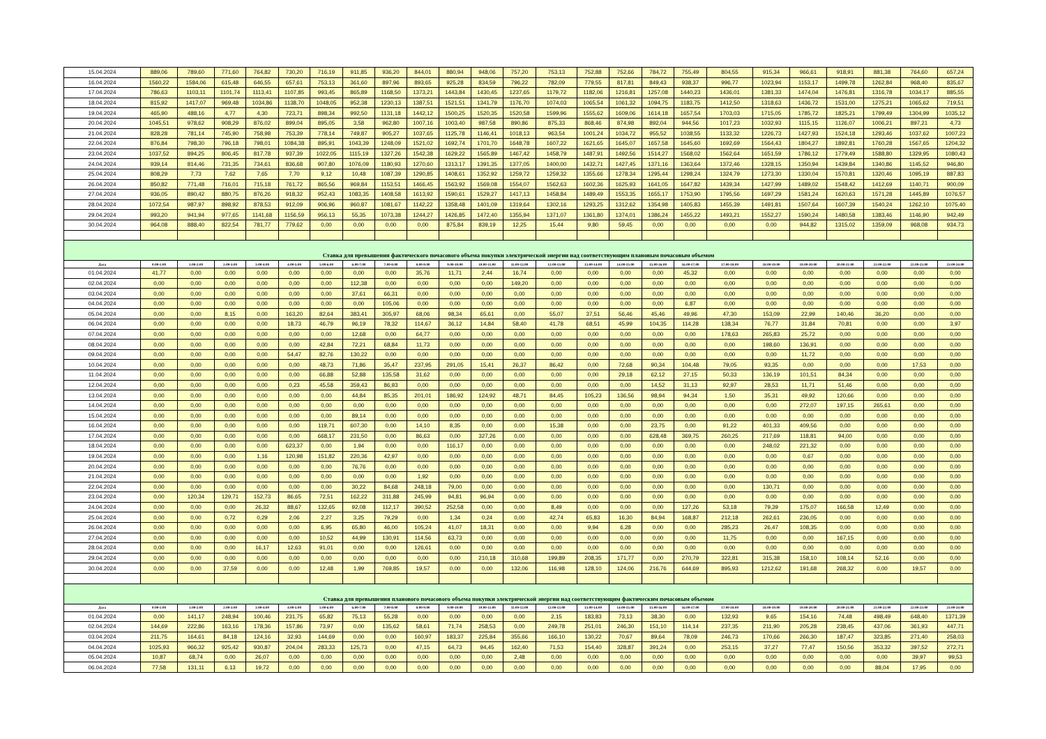| 15.04.2024 | 889,06 | 789,60 | 771,60 | 764,82 | 730,20 | 716,19 | 911,85 | 936,20 | 844,01 | 880,94 | 948,06 | 757,20 | 753,13 | 752,88 | 752,66 | 784,72 | 755,49 | 804,55 | 915,34 | 966,61 | 918,91 | 881,38 | 764,60 | 657,24 |
| 16.04.2024 | 1560,22 | 1584,06 | 615,48 | 646,55 | 657,61 | 753,13 | 361,60 | 897,96 | 893,65 | 925,28 | 834,59 | 796,22 | 782,09 | 779,55 | 817,81 | 849,43 | 938,37 | 996,77 | 1023,94 | 1153,17 | 1499,78 | 1262,84 | 968,40 | 835,67 |
| 17.04.2024 | 786,63 | 1103,11 | 1101,74 | 1113,41 | 1107,85 | 993,45 | 865,89 | 1168,50 | 1373,21 | 1443,84 | 1430,45 | 1237,65 | 1179,72 | 1182,06 | 1216,81 | 1257,08 | 1440,23 | 1436,01 | 1381,33 | 1474,04 | 1476,81 | 1316,78 | 1034,17 | 885,55 |
| 18.04.2024 | 815,92 | 1417,07 | 969,48 | 1034,86 | 1138,70 | 1048,05 | 952,38 | 1230,13 | 1387,51 | 1521,51 | 1341,79 | 1176,70 | 1074,03 | 1065,54 | 1061,32 | 1094,75 | 1183,75 | 1412,50 | 1318,63 | 1436,72 | 1531,00 | 1275,21 | 1065,62 | 719,51 |
| 19.04.2024 | 465,90 | 488,16 | 4,77 | 4,30 | 723,71 | 898,34 | 992,50 | 1131,18 | 1442,12 | 1500,25 | 1520,35 | 1520,58 | 1599,96 | 1555,62 | 1609,06 | 1614,18 | 1657,54 | 1703,03 | 1715,05 | 1785,72 | 1825,21 | 1799,49 | 1304,99 | 1035,12 |
| 20.04.2024 | 1045,51 | 978,62 | 908,29 | 876,02 | 899,04 | 895,05 | 3,58 | 962,80 | 1007,16 | 1003,40 | 987,58 | 890,86 | 875,33 | 868,46 | 874,98 | 892,04 | 944,56 | 1017,23 | 1032,93 | 1115,15 | 1126,07 | 1006,21 | 897,21 | 4,73 |
| 21.04.2024 | 828,28 | 781,14 | 745,90 | 758,98 | 753,39 | 778,14 | 749,87 | 905,27 | 1037,65 | 1125,78 | 1146,41 | 1018,13 | 963,54 | 1001,24 | 1034,72 | 955,52 | 1038,55 | 1133,32 | 1226,73 | 1427,93 | 1524,18 | 1293,46 | 1037,62 | 1007,23 |
| 22.04.2024 | 876,84 | 798,30 | 796,18 | 798,01 | 1084,38 | 895,91 | 1043,39 | 1248,09 | 1521,02 | 1692,74 | 1701,70 | 1648,78 | 1607,22 | 1621,65 | 1645,07 | 1657,58 | 1645,60 | 1692,69 | 1564,43 | 1804,27 | 1892,81 | 1760,28 | 1567,65 | 1204,32 |
| 23.04.2024 | 1037,52 | 894,25 | 806,45 | 817,78 | 937,39 | 1022,05 | 1115,19 | 1327,26 | 1542,38 | 1629,22 | 1565,89 | 1467,42 | 1458,79 | 1487,91 | 1492,56 | 1514,27 | 1568,02 | 1562,64 | 1651,59 | 1786,12 | 1779,49 | 1588,80 | 1329,95 | 1080,43 |
| 24.04.2024 | 939,14 | 814,46 | 731,35 | 734,61 | 836,68 | 907,80 | 1076,09 | 1180,93 | 1270,60 | 1313,17 | 1391,35 | 1377,05 | 1400,00 | 1432,71 | 1427,45 | 1371,16 | 1363,64 | 1372,46 | 1328,15 | 1350,94 | 1439,84 | 1340,86 | 1145,52 | 946,80 |
| 25.04.2024 | 808,29 | 7,73 | 7,62 | 7,65 | 7,70 | 9,12 | 10,48 | 1087,39 | 1290,85 | 1408,61 | 1352,92 | 1259,72 | 1259,32 | 1355,66 | 1278,34 | 1295,44 | 1298,24 | 1324,79 | 1273,30 | 1330,04 | 1570,81 | 1320,46 | 1095,19 | 887,83 |
| 26.04.2024 | 850,82 | 771,48 | 716,01 | 715,18 | 761,72 | 865,56 | 969,84 | 1153,51 | 1466,45 | 1563,92 | 1569,08 | 1554,07 | 1562,63 | 1602,36 | 1625,93 | 1641,05 | 1647,82 | 1439,34 | 1427,99 | 1489,02 | 1548,42 | 1412,69 | 1140,71 | 900,09 |
| 27.04.2024 | 936,05 | 890,42 | 880,75 | 876,26 | 918,32 | 952,43 | 1083,35 | 1408,58 | 1613,92 | 1590,61 | 1529,27 | 1417,13 | 1458,84 | 1489,49 | 1553,35 | 1655,17 | 1753,90 | 1795,56 | 1697,29 | 1581,24 | 1620,63 | 1571,28 | 1445,89 | 1076,57 |
| 28.04.2024 | 1072,54 | 987,97 | 898,92 | 878,53 | 912,09 | 906,96 | 960,87 | 1081,67 | 1142,22 | 1358,48 | 1401,09 | 1319,64 | 1302,16 | 1293,25 | 1312,62 | 1354,98 | 1405,83 | 1455,39 | 1491,81 | 1507,64 | 1607,39 | 1540,24 | 1262,10 | 1075,40 |
| 29.04.2024 | 993,20 | 941,94 | 977,65 | 1141,68 | 1156,59 | 956,13 | 55,35 | 1073,38 | 1244,27 | 1426,85 | 1472,40 | 1355,94 | 1371,07 | 1361,80 | 1374,01 | 1386,24 | 1455,22 | 1493,21 | 1552,27 | 1590,24 | 1480,58 | 1383,46 | 1146,90 | 942,49 |
| 30.04.2024 | 964,08 | 888,40 | 822,54 | 781,77 | 779,62 | 0,00 | 0,00 | 0,00 | 0,00 | 875,84 | 839,19 | 12,25 | 15,44 | 9,80 | 59,45 | 0,00 | 0,00 | 0,00 | 0,00 | 944,82 | 1315,02 | 1359,09 | 968,08 | 934,73 |
| Ставка для превышения фактического почасового объема покупки электрической энергии над соответствующим плановым почасовым объемом | | | | | | | | | | | | | | | | | | | | | | | | |
| Дата | 0:00-1:00 | 1:00-2:00 | 2:00-3:00 | 3:00-4:00 | 4:00-5:00 | 5:00-6:00 | 6:00-7:00 | 7:00-8:00 | 8:00-9:00 | 9:00-10:00 | 10:00-11:00 | 11:00-12:00 | 12:00-13:00 | 13:00-14:00 | 14:00-15:00 | 15:00-16:00 | 16:00-17:00 | 17:00-18:00 | 18:00-19:00 | 19:00-20:00 | 20:00-21:00 | 21:00-22:00 | 22:00-23:00 | 23:00-24:00 |
| 01.04.2024 | 41,77 | 0,00 | 0,00 | 0,00 | 0,00 | 0,00 | 0,00 | 0,00 | 35,76 | 11,71 | 2,44 | 16,74 | 0,00 | 0,00 | 0,00 | 0,00 | 45,32 | 0,00 | 0,00 | 0,00 | 0,00 | 0,00 | 0,00 | 0,00 |
| 02.04.2024 | 0,00 | 0,00 | 0,00 | 0,00 | 0,00 | 0,00 | 112,38 | 0,00 | 0,00 | 0,00 | 0,00 | 149,20 | 0,00 | 0,00 | 0,00 | 0,00 | 0,00 | 0,00 | 0,00 | 0,00 | 0,00 | 0,00 | 0,00 | 0,00 |
| 03.04.2024 | 0,00 | 0,00 | 0,00 | 0,00 | 0,00 | 0,00 | 37,61 | 66,31 | 0,00 | 0,00 | 0,00 | 0,00 | 0,00 | 0,00 | 0,00 | 0,00 | 0,00 | 0,00 | 0,00 | 0,00 | 0,00 | 0,00 | 0,00 | 0,00 |
| 04.04.2024 | 0,00 | 0,00 | 0,00 | 0,00 | 0,00 | 0,00 | 0,00 | 105,06 | 0,00 | 0,00 | 0,00 | 0,00 | 0,00 | 0,00 | 0,00 | 0,00 | 6,87 | 0,00 | 0,00 | 0,00 | 0,00 | 0,00 | 0,00 | 0,00 |
| 05.04.2024 | 0,00 | 0,00 | 8,15 | 0,00 | 163,20 | 82,64 | 383,41 | 305,97 | 68,06 | 98,34 | 65,61 | 0,00 | 55,07 | 37,51 | 56,46 | 45,46 | 49,96 | 47,30 | 153,09 | 22,99 | 140,46 | 36,20 | 0,00 | 0,00 |
| 06.04.2024 | 0,00 | 0,00 | 0,00 | 0,00 | 18,73 | 46,79 | 96,19 | 78,32 | 114,67 | 36,12 | 14,84 | 58,40 | 41,78 | 68,51 | 45,99 | 104,35 | 114,28 | 138,34 | 76,77 | 31,84 | 70,81 | 0,00 | 0,00 | 3,97 |
| 07.04.2024 | 0,00 | 0,00 | 0,00 | 0,00 | 0,00 | 0,00 | 12,68 | 0,00 | 64,77 | 0,00 | 0,00 | 0,00 | 0,00 | 0,00 | 0,00 | 0,00 | 0,00 | 178,63 | 265,83 | 25,72 | 0,00 | 0,00 | 0,00 | 0,00 |
| 08.04.2024 | 0,00 | 0,00 | 0,00 | 0,00 | 0,00 | 42,84 | 72,21 | 68,84 | 11,73 | 0,00 | 0,00 | 0,00 | 0,00 | 0,00 | 0,00 | 0,00 | 0,00 | 0,00 | 198,60 | 136,91 | 0,00 | 0,00 | 0,00 | 0,00 |
| 09.04.2024 | 0,00 | 0,00 | 0,00 | 0,00 | 54,47 | 82,76 | 130,22 | 0,00 | 0,00 | 0,00 | 0,00 | 0,00 | 0,00 | 0,00 | 0,00 | 0,00 | 0,00 | 0,00 | 0,00 | 11,72 | 0,00 | 0,00 | 0,00 | 0,00 |
| 10.04.2024 | 0,00 | 0,00 | 0,00 | 0,00 | 0,00 | 48,73 | 71,86 | 35,47 | 237,95 | 291,05 | 15,41 | 26,37 | 86,42 | 0,00 | 72,68 | 90,34 | 104,48 | 79,05 | 93,35 | 0,00 | 0,00 | 0,00 | 17,53 | 0,00 |
| 11.04.2024 | 0,00 | 0,00 | 0,00 | 0,00 | 0,00 | 66,88 | 52,88 | 135,58 | 31,62 | 0,00 | 0,00 | 0,00 | 0,00 | 0,00 | 29,18 | 62,12 | 27,15 | 50,33 | 136,19 | 101,51 | 84,34 | 0,00 | 0,00 | 0,00 |
| 12.04.2024 | 0,00 | 0,00 | 0,00 | 0,00 | 0,23 | 45,58 | 359,43 | 86,93 | 0,00 | 0,00 | 0,00 | 0,00 | 0,00 | 0,00 | 0,00 | 14,52 | 31,13 | 92,97 | 28,53 | 11,71 | 51,46 | 0,00 | 0,00 | 0,00 |
| 13.04.2024 | 0,00 | 0,00 | 0,00 | 0,00 | 0,00 | 0,00 | 44,84 | 85,35 | 201,01 | 186,92 | 124,92 | 48,71 | 84,45 | 105,23 | 136,56 | 98,94 | 94,34 | 1,50 | 35,31 | 49,92 | 120,66 | 0,00 | 0,00 | 0,00 |
| 14.04.2024 | 0,00 | 0,00 | 0,00 | 0,00 | 0,00 | 0,00 | 0,00 | 0,00 | 0,00 | 0,00 | 0,00 | 0,00 | 0,00 | 0,00 | 0,00 | 0,00 | 0,00 | 0,00 | 0,00 | 272,07 | 197,15 | 265,61 | 0,00 | 0,00 |
| 15.04.2024 | 0,00 | 0,00 | 0,00 | 0,00 | 0,00 | 0,00 | 89,14 | 0,00 | 0,00 | 0,00 | 0,00 | 0,00 | 0,00 | 0,00 | 0,00 | 0,00 | 0,00 | 0,00 | 0,00 | 0,00 | 0,00 | 0,00 | 0,00 | 0,00 |
| 16.04.2024 | 0,00 | 0,00 | 0,00 | 0,00 | 0,00 | 119,71 | 607,30 | 0,00 | 14,10 | 8,35 | 0,00 | 0,00 | 15,38 | 0,00 | 0,00 | 23,75 | 0,00 | 91,22 | 401,33 | 409,56 | 0,00 | 0,00 | 0,00 | 0,00 |
| 17.04.2024 | 0,00 | 0,00 | 0,00 | 0,00 | 0,00 | 668,17 | 231,50 | 0,00 | 86,63 | 0,00 | 327,26 | 0,00 | 0,00 | 0,00 | 0,00 | 628,48 | 369,75 | 260,25 | 217,69 | 118,81 | 94,00 | 0,00 | 0,00 | 0,00 |
| 18.04.2024 | 0,00 | 0,00 | 0,00 | 0,00 | 623,37 | 0,00 | 1,94 | 0,00 | 0,00 | 116,17 | 0,00 | 0,00 | 0,00 | 0,00 | 0,00 | 0,00 | 0,00 | 0,00 | 248,02 | 221,32 | 0,00 | 0,00 | 0,00 | 0,00 |
| 19.04.2024 | 0,00 | 0,00 | 0,00 | 1,16 | 120,98 | 151,82 | 220,36 | 42,97 | 0,00 | 0,00 | 0,00 | 0,00 | 0,00 | 0,00 | 0,00 | 0,00 | 0,00 | 0,00 | 0,00 | 0,67 | 0,00 | 0,00 | 0,00 | 0,00 |
| 20.04.2024 | 0,00 | 0,00 | 0,00 | 0,00 | 0,00 | 0,00 | 76,76 | 0,00 | 0,00 | 0,00 | 0,00 | 0,00 | 0,00 | 0,00 | 0,00 | 0,00 | 0,00 | 0,00 | 0,00 | 0,00 | 0,00 | 0,00 | 0,00 | 0,00 |
| 21.04.2024 | 0,00 | 0,00 | 0,00 | 0,00 | 0,00 | 0,00 | 0,00 | 0,00 | 1,92 | 0,00 | 0,00 | 0,00 | 0,00 | 0,00 | 0,00 | 0,00 | 0,00 | 0,00 | 0,00 | 0,00 | 0,00 | 0,00 | 0,00 | 0,00 |
| 22.04.2024 | 0,00 | 0,00 | 0,00 | 0,00 | 0,00 | 0,00 | 30,22 | 84,68 | 248,18 | 79,00 | 0,00 | 0,00 | 0,00 | 0,00 | 0,00 | 0,00 | 0,00 | 0,00 | 130,71 | 0,00 | 0,00 | 0,00 | 0,00 | 0,00 |
| 23.04.2024 | 0,00 | 120,34 | 129,71 | 152,73 | 86,65 | 72,51 | 162,22 | 311,88 | 245,99 | 94,81 | 96,94 | 0,00 | 0,00 | 0,00 | 0,00 | 0,00 | 0,00 | 0,00 | 0,00 | 0,00 | 0,00 | 0,00 | 0,00 | 0,00 |
| 24.04.2024 | 0,00 | 0,00 | 0,00 | 26,32 | 88,67 | 132,65 | 92,08 | 112,17 | 390,52 | 252,58 | 0,00 | 0,00 | 8,49 | 0,00 | 0,00 | 0,00 | 127,26 | 53,18 | 79,39 | 175,07 | 166,58 | 12,49 | 0,00 | 0,00 |
| 25.04.2024 | 0,00 | 0,00 | 0,72 | 0,29 | 2,06 | 2,27 | 3,25 | 79,29 | 0,00 | 1,34 | 0,24 | 0,00 | 42,74 | 65,83 | 16,30 | 84,94 | 168,87 | 212,18 | 262,61 | 236,05 | 0,00 | 0,00 | 0,00 | 0,00 |
| 26.04.2024 | 0,00 | 0,00 | 0,00 | 0,00 | 0,00 | 6,95 | 65,80 | 46,00 | 105,24 | 41,07 | 18,31 | 0,00 | 0,00 | 9,94 | 6,28 | 0,00 | 0,00 | 285,23 | 26,47 | 108,35 | 0,00 | 0,00 | 0,00 | 0,00 |
| 27.04.2024 | 0,00 | 0,00 | 0,00 | 0,00 | 0,00 | 10,52 | 44,99 | 130,91 | 114,56 | 63,73 | 0,00 | 0,00 | 0,00 | 0,00 | 0,00 | 0,00 | 0,00 | 11,75 | 0,00 | 0,00 | 167,15 | 0,00 | 0,00 | 0,00 |
| 28.04.2024 | 0,00 | 0,00 | 0,00 | 16,17 | 12,63 | 91,01 | 0,00 | 0,00 | 126,61 | 0,00 | 0,00 | 0,00 | 0,00 | 0,00 | 0,00 | 0,00 | 0,00 | 0,00 | 0,00 | 0,00 | 0,00 | 0,00 | 0,00 | 0,00 |
| 29.04.2024 | 0,00 | 0,00 | 0,00 | 0,00 | 0,00 | 0,00 | 0,00 | 0,00 | 0,00 | 0,00 | 210,18 | 310,68 | 199,89 | 208,35 | 171,77 | 0,00 | 270,79 | 322,81 | 315,38 | 158,10 | 108,14 | 52,16 | 0,00 | 0,00 |
| 30.04.2024 | 0,00 | 0,00 | 37,59 | 0,00 | 0,00 | 12,48 | 1,99 | 769,85 | 19,57 | 0,00 | 0,00 | 132,06 | 116,98 | 128,10 | 124,06 | 216,76 | 644,69 | 895,93 | 1212,62 | 191,68 | 268,32 | 0,00 | 19,57 | 0,00 |
| Ставка для превышения планового почасового объема покупки электрической энергии над соответствующим фактическим почасовым объемом | | | | | | | | | | | | | | | | | | | | | | | | |
| Дата | 0:00-1:00 | 1:00-2:00 | 2:00-3:00 | 3:00-4:00 | 4:00-5:00 | 5:00-6:00 | 6:00-7:00 | 7:00-8:00 | 8:00-9:00 | 9:00-10:00 | 10:00-11:00 | 11:00-12:00 | 12:00-13:00 | 13:00-14:00 | 14:00-15:00 | 15:00-16:00 | 16:00-17:00 | 17:00-18:00 | 18:00-19:00 | 19:00-20:00 | 20:00-21:00 | 21:00-22:00 | 22:00-23:00 | 23:00-24:00 |
| 01.04.2024 | 0,00 | 141,17 | 248,94 | 100,46 | 231,75 | 65,82 | 75,13 | 55,28 | 0,00 | 0,00 | 0,00 | 0,00 | 2,15 | 183,83 | 73,13 | 38,30 | 0,00 | 132,93 | 9,65 | 154,16 | 74,48 | 498,49 | 648,40 | 1371,39 |
| 02.04.2024 | 144,69 | 222,86 | 163,16 | 178,36 | 157,86 | 73,97 | 0,00 | 135,62 | 58,61 | 71,74 | 258,53 | 0,00 | 249,78 | 251,01 | 246,30 | 151,10 | 114,14 | 237,35 | 211,90 | 205,28 | 238,45 | 437,06 | 361,93 | 447,71 |
| 03.04.2024 | 211,75 | 164,61 | 84,18 | 124,16 | 32,93 | 144,69 | 0,00 | 0,00 | 160,97 | 183,37 | 225,84 | 355,66 | 166,10 | 130,22 | 70,67 | 89,64 | 78,09 | 246,73 | 170,66 | 266,30 | 187,47 | 323,85 | 271,40 | 258,03 |
| 04.04.2024 | 1025,93 | 966,32 | 925,42 | 930,87 | 204,04 | 283,33 | 125,73 | 0,00 | 47,15 | 64,73 | 94,45 | 162,40 | 71,53 | 154,40 | 328,87 | 391,24 | 0,00 | 253,15 | 37,27 | 77,47 | 150,56 | 353,32 | 397,52 | 272,71 |
| 05.04.2024 | 10,87 | 68,74 | 0,00 | 26,07 | 0,00 | 0,00 | 0,00 | 0,00 | 0,00 | 0,00 | 0,00 | 2,48 | 0,00 | 0,00 | 0,00 | 0,00 | 0,00 | 0,00 | 0,00 | 0,00 | 0,00 | 0,00 | 39,97 | 99,53 |
| 06.04.2024 | 77,58 | 131,11 | 6,13 | 19,72 | 0,00 | 0,00 | 0,00 | 0,00 | 0,00 | 0,00 | 0,00 | 0,00 | 0,00 | 0,00 | 0,00 | 0,00 | 0,00 | 0,00 | 0,00 | 0,00 | 0,00 | 88,04 | 17,95 | 0,00 |